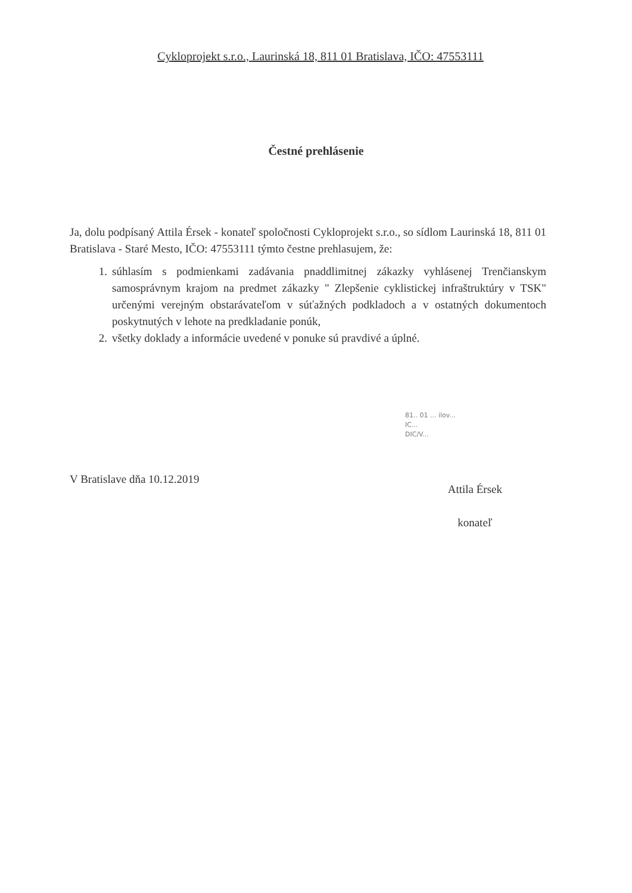Cykloprojekt s.r.o., Laurinská 18, 811 01 Bratislava, IČO: 47553111
Čestné prehlásenie
Ja, dolu podpísaný Attila Érsek - konateľ spoločnosti Cykloprojekt s.r.o., so sídlom Laurinská 18, 811 01 Bratislava - Staré Mesto, IČO: 47553111 týmto čestne prehlasujem, že:
1. súhlasím s podmienkami zadávania pnaddlimitnej zákazky vyhlásenej Trenčianskym samosprávnym krajom na predmet zákazky " Zlepšenie cyklistickej infraštruktúry v TSK" určenými verejným obstarávateľom v súťažných podkladoch a v ostatných dokumentoch poskytnutých v lehote na predkladanie ponúk,
2. všetky doklady a informácie uvedené v ponuke sú pravdivé a úplné.
81.. 01 ... ilov...
IC...
DIC/V...
V Bratislave dňa 10.12.2019
Attila Érsek
konateľ